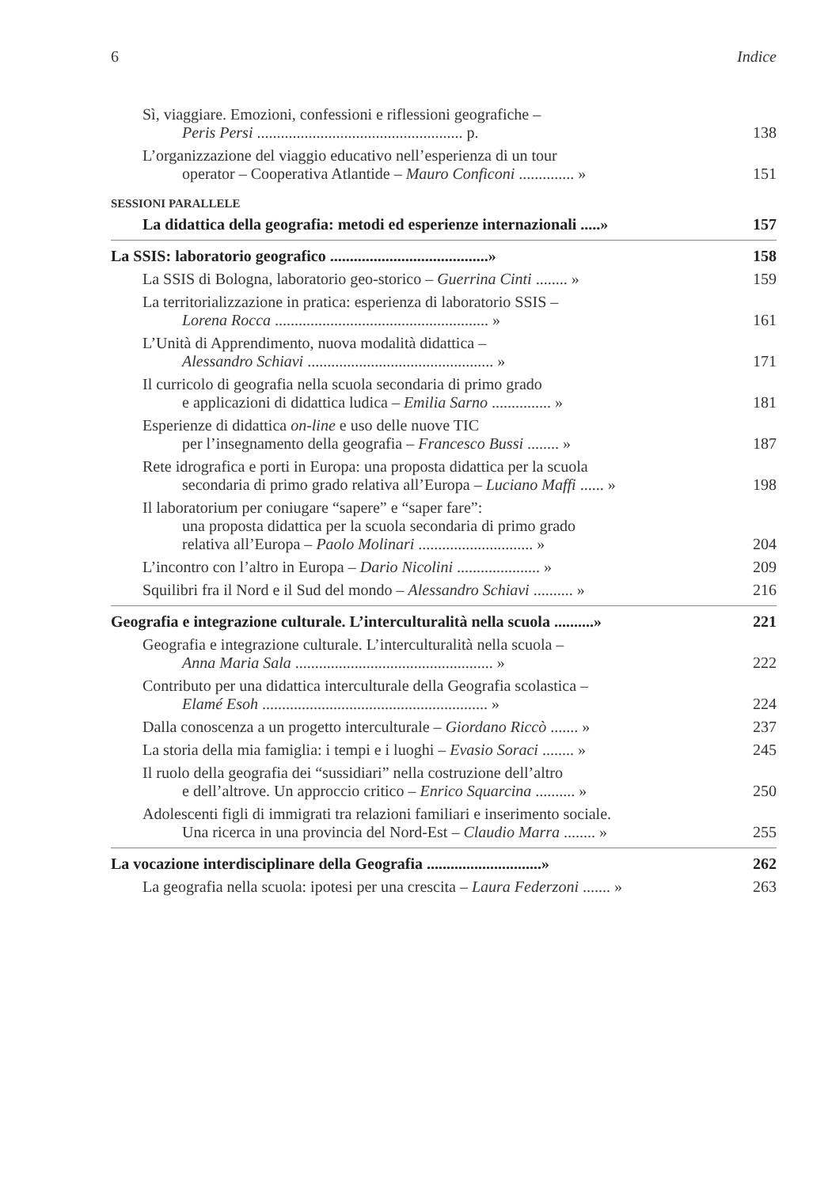6 Indice
Sì, viaggiare. Emozioni, confessioni e riflessioni geografiche –
Peris Persi .................................................... p.
138
L’organizzazione del viaggio educativo nell’esperienza di un tour
operator – Cooperativa Atlantide – Mauro Conficoni .............. »
151
SESSIONI PARALLELE
La didattica della geografia: metodi ed esperienze internazionali .....»
157
La SSIS: laboratorio geografico ........................................»
158
La SSIS di Bologna, laboratorio geo-storico – Guerrina Cinti ........ »
159
La territorializzazione in pratica: esperienza di laboratorio SSIS –
Lorena Rocca ...................................................... »
161
L’Unità di Apprendimento, nuova modalità didattica –
Alessandro Schiavi ............................................... »
171
Il curricolo di geografia nella scuola secondaria di primo grado
e applicazioni di didattica ludica – Emilia Sarno ............... »
181
Esperienze di didattica on-line e uso delle nuove TIC
per l’insegnamento della geografia – Francesco Bussi ........ »
187
Rete idrografica e porti in Europa: una proposta didattica per la scuola
secondaria di primo grado relativa all’Europa – Luciano Maffi ...... »
198
Il laboratorium per coniugare “sapere” e “saper fare”:
una proposta didattica per la scuola secondaria di primo grado
relativa all’Europa – Paolo Molinari ............................. »
204
L’incontro con l’altro in Europa – Dario Nicolini ..................... »
209
Squilibri fra il Nord e il Sud del mondo – Alessandro Schiavi .......... »
216
Geografia e integrazione culturale. L’interculturalità nella scuola ..........»
221
Geografia e integrazione culturale. L’interculturalità nella scuola –
Anna Maria Sala .................................................. »
222
Contributo per una didattica interculturale della Geografia scolastica –
Elamé Esoh ......................................................... »
224
Dalla conoscenza a un progetto interculturale – Giordano Riccò ....... »
237
La storia della mia famiglia: i tempi e i luoghi – Evasio Soraci ........ »
245
Il ruolo della geografia dei “sussidiari” nella costruzione dell’altro
e dell’altrove. Un approccio critico – Enrico Squarcina .......... »
250
Adolescenti figli di immigrati tra relazioni familiari e inserimento sociale.
Una ricerca in una provincia del Nord-Est – Claudio Marra ........ »
255
La vocazione interdisciplinare della Geografia .............................»
262
La geografia nella scuola: ipotesi per una crescita – Laura Federzoni ....... »
263